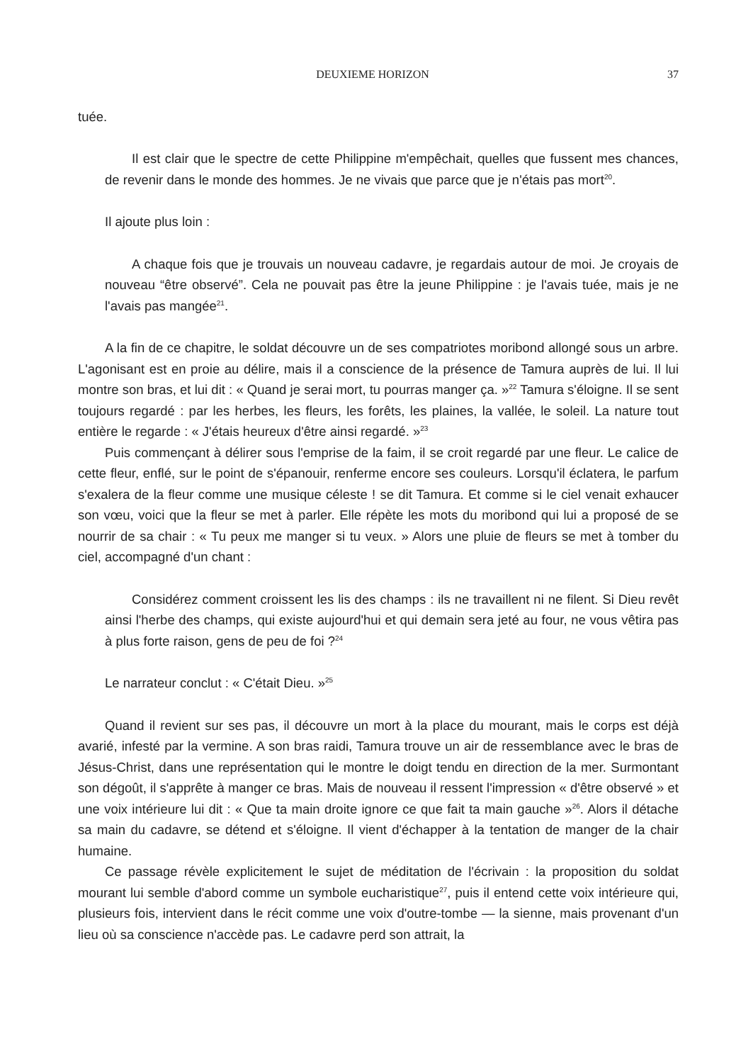DEUXIEME HORIZON 37
tuée.
Il est clair que le spectre de cette Philippine m'empêchait, quelles que fussent mes chances, de revenir dans le monde des hommes. Je ne vivais que parce que je n'étais pas mort<sup>20</sup>.
Il ajoute plus loin :
A chaque fois que je trouvais un nouveau cadavre, je regardais autour de moi. Je croyais de nouveau “être observé”. Cela ne pouvait pas être la jeune Philippine : je l'avais tuée, mais je ne l'avais pas mangée<sup>21</sup>.
A la fin de ce chapitre, le soldat découvre un de ses compatriotes moribond allongé sous un arbre. L'agonisant est en proie au délire, mais il a conscience de la présence de Tamura auprès de lui. Il lui montre son bras, et lui dit : « Quand je serai mort, tu pourras manger ça. »<sup>22</sup> Tamura s'éloigne. Il se sent toujours regardé : par les herbes, les fleurs, les forêts, les plaines, la vallée, le soleil. La nature tout entière le regarde : « J'étais heureux d'être ainsi regardé. »<sup>23</sup>
Puis commençant à délirer sous l'emprise de la faim, il se croit regardé par une fleur. Le calice de cette fleur, enflé, sur le point de s'épanouir, renferme encore ses couleurs. Lorsqu'il éclatera, le parfum s'exalera de la fleur comme une musique céleste ! se dit Tamura. Et comme si le ciel venait exhaucer son vœu, voici que la fleur se met à parler. Elle répète les mots du moribond qui lui a proposé de se nourrir de sa chair : « Tu peux me manger si tu veux. » Alors une pluie de fleurs se met à tomber du ciel, accompagné d'un chant :
Considérez comment croissent les lis des champs : ils ne travaillent ni ne filent. Si Dieu revêt ainsi l'herbe des champs, qui existe aujourd'hui et qui demain sera jeté au four, ne vous vêtira pas à plus forte raison, gens de peu de foi ?<sup>24</sup>
Le narrateur conclut : « C'était Dieu. »<sup>25</sup>
Quand il revient sur ses pas, il découvre un mort à la place du mourant, mais le corps est déjà avarié, infesté par la vermine. A son bras raidi, Tamura trouve un air de ressemblance avec le bras de Jésus-Christ, dans une représentation qui le montre le doigt tendu en direction de la mer. Surmontant son dégoût, il s'apprête à manger ce bras. Mais de nouveau il ressent l'impression « d'être observé » et une voix intérieure lui dit : « Que ta main droite ignore ce que fait ta main gauche »<sup>26</sup>. Alors il détache sa main du cadavre, se détend et s'éloigne. Il vient d'échapper à la tentation de manger de la chair humaine.
Ce passage révèle explicitement le sujet de méditation de l'écrivain : la proposition du soldat mourant lui semble d'abord comme un symbole eucharistique<sup>27</sup>, puis il entend cette voix intérieure qui, plusieurs fois, intervient dans le récit comme une voix d'outre-tombe — la sienne, mais provenant d'un lieu où sa conscience n'accède pas. Le cadavre perd son attrait, la